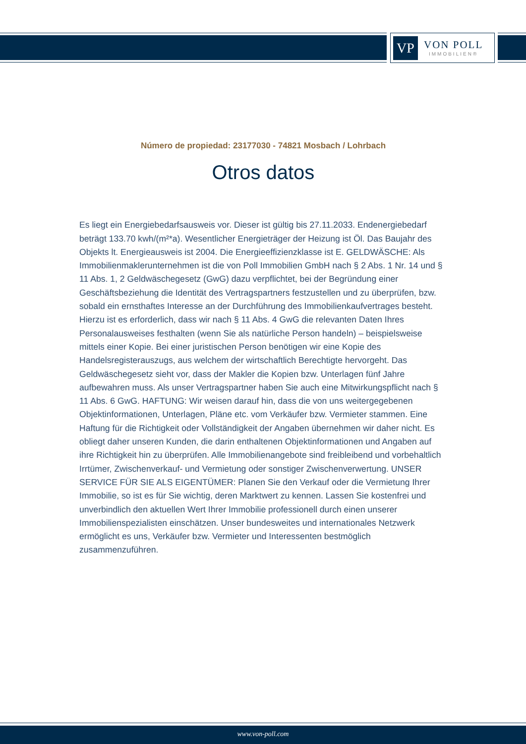VP
VON POLL
IMMOBILIEN®
Número de propiedad: 23177030 - 74821 Mosbach / Lohrbach
Otros datos
Es liegt ein Energiebedarfsausweis vor. Dieser ist gültig bis 27.11.2033. Endenergiebedarf beträgt 133.70 kwh/(m²*a). Wesentlicher Energieträger der Heizung ist Öl. Das Baujahr des Objekts lt. Energieausweis ist 2004. Die Energieeffizienzklasse ist E. GELDWÄSCHE: Als Immobilienmaklerunternehmen ist die von Poll Immobilien GmbH nach § 2 Abs. 1 Nr. 14 und § 11 Abs. 1, 2 Geldwäschegesetz (GwG) dazu verpflichtet, bei der Begründung einer Geschäftsbeziehung die Identität des Vertragspartners festzustellen und zu überprüfen, bzw. sobald ein ernsthaftes Interesse an der Durchführung des Immobilienkaufvertrages besteht. Hierzu ist es erforderlich, dass wir nach § 11 Abs. 4 GwG die relevanten Daten Ihres Personalausweises festhalten (wenn Sie als natürliche Person handeln) – beispielsweise mittels einer Kopie. Bei einer juristischen Person benötigen wir eine Kopie des Handelsregisterauszugs, aus welchem der wirtschaftlich Berechtigte hervorgeht. Das Geldwäschegesetz sieht vor, dass der Makler die Kopien bzw. Unterlagen fünf Jahre aufbewahren muss. Als unser Vertragspartner haben Sie auch eine Mitwirkungspflicht nach § 11 Abs. 6 GwG. HAFTUNG: Wir weisen darauf hin, dass die von uns weitergegebenen Objektinformationen, Unterlagen, Pläne etc. vom Verkäufer bzw. Vermieter stammen. Eine Haftung für die Richtigkeit oder Vollständigkeit der Angaben übernehmen wir daher nicht. Es obliegt daher unseren Kunden, die darin enthaltenen Objektinformationen und Angaben auf ihre Richtigkeit hin zu überprüfen. Alle Immobilienangebote sind freibleibend und vorbehaltlich Irrtümer, Zwischenverkauf- und Vermietung oder sonstiger Zwischenverwertung. UNSER SERVICE FÜR SIE ALS EIGENTÜMER: Planen Sie den Verkauf oder die Vermietung Ihrer Immobilie, so ist es für Sie wichtig, deren Marktwert zu kennen. Lassen Sie kostenfrei und unverbindlich den aktuellen Wert Ihrer Immobilie professionell durch einen unserer Immobilienspezialisten einschätzen. Unser bundesweites und internationales Netzwerk ermöglicht es uns, Verkäufer bzw. Vermieter und Interessenten bestmöglich zusammenzuführen.
www.von-poll.com